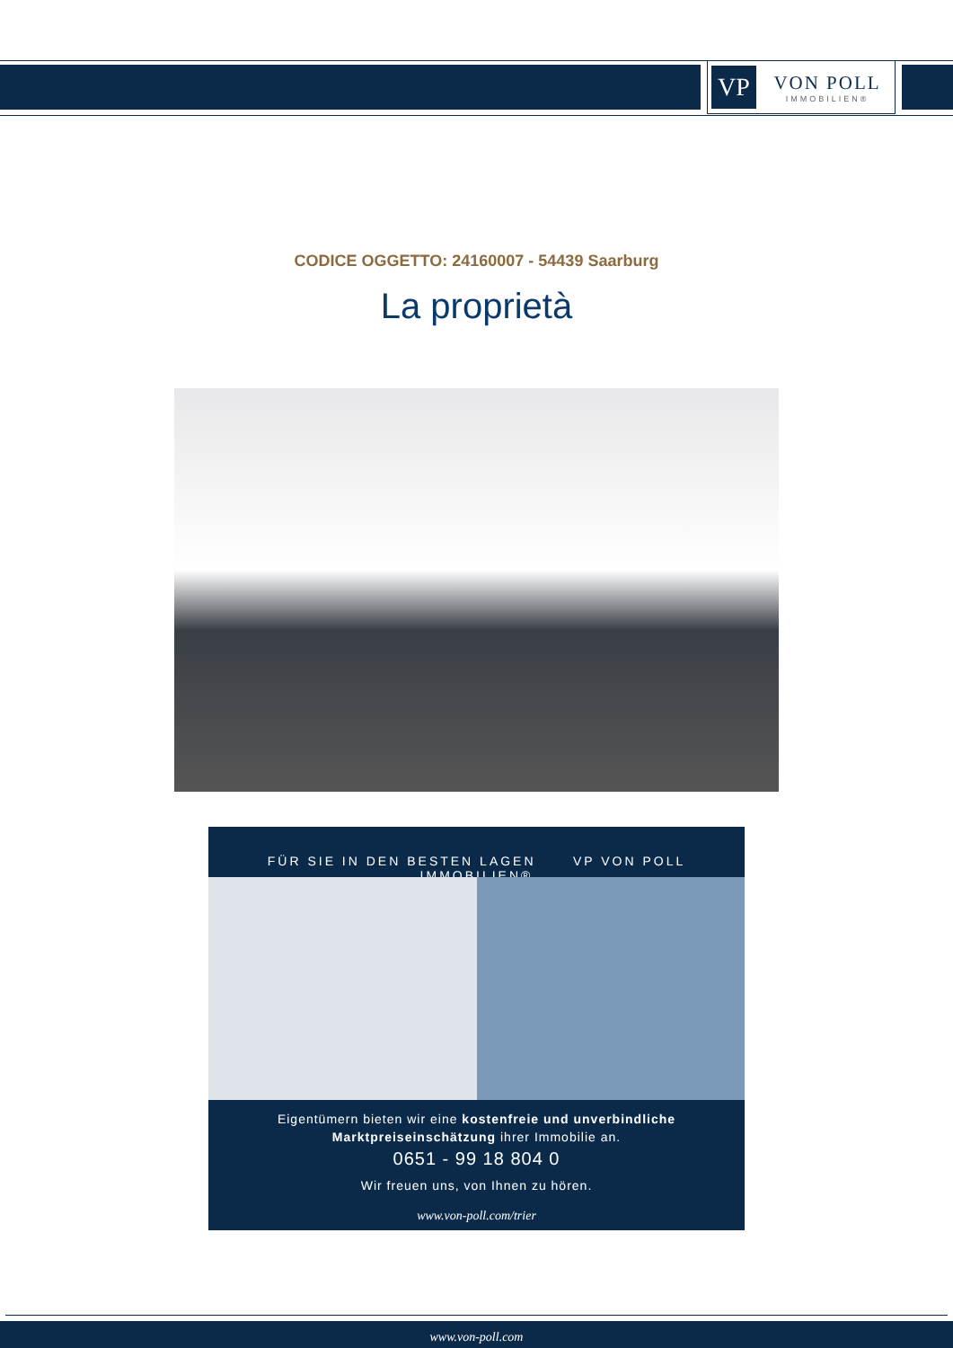VP
VON POLL
IMMOBILIEN®
CODICE OGGETTO: 24160007 - 54439 Saarburg
La proprietà
FÜR SIE IN DEN BESTEN LAGEN VP VON POLL IMMOBILIEN®
Eigentümern bieten wir eine kostenfreie und unverbindliche
Marktpreiseinschätzung ihrer Immobilie an.
0651 - 99 18 804 0
Wir freuen uns, von Ihnen zu hören.
www.von-poll.com/trier
www.von-poll.com